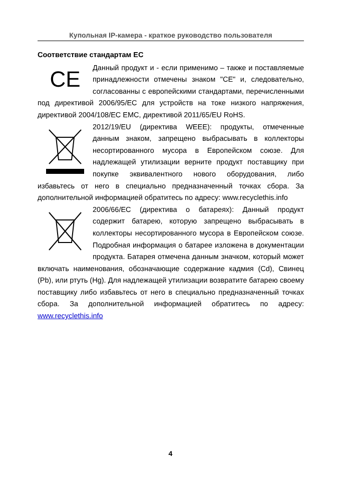Купольная IP-камера - краткое руководство пользователя
Соответствие стандартам EC
C​E
Данный продукт и - если применимо – также и поставляемые принадлежности отмечены знаком "CE" и, следовательно, согласованны с европейскими стандартами, перечисленными под директивой 2006/95/EC для устройств на токе низкого напряжения, директивой 2004/108/EC EMC, директивой 2011/65/EU RoHS.
2012/19/EU (директива WEEE): продукты, отмеченные данным знаком, запрещено выбрасывать в коллекторы несортированного мусора в Европейском союзе. Для надлежащей утилизации верните продукт поставщику при покупке эквивалентного нового оборудования, либо избавьтесь от него в специально предназначенный точках сбора. За дополнительной информацией обратитесь по адресу: www.recyclethis.info
2006/66/EC (директива о батареях): Данный продукт содержит батарею, которую запрещено выбрасывать в коллекторы несортированного мусора в Европейском союзе. Подробная информация о батарее изложена в документации продукта. Батарея отмечена данным значком, который может включать наименования, обозначающие содержание кадмия (Cd), Свинец (Pb), или ртуть (Hg). Для надлежащей утилизации возвратите батарею своему поставщику либо избавьтесь от него в специально предназначенный точках сбора. За дополнительной информацией обратитесь по адресу: www.recyclethis.info
4